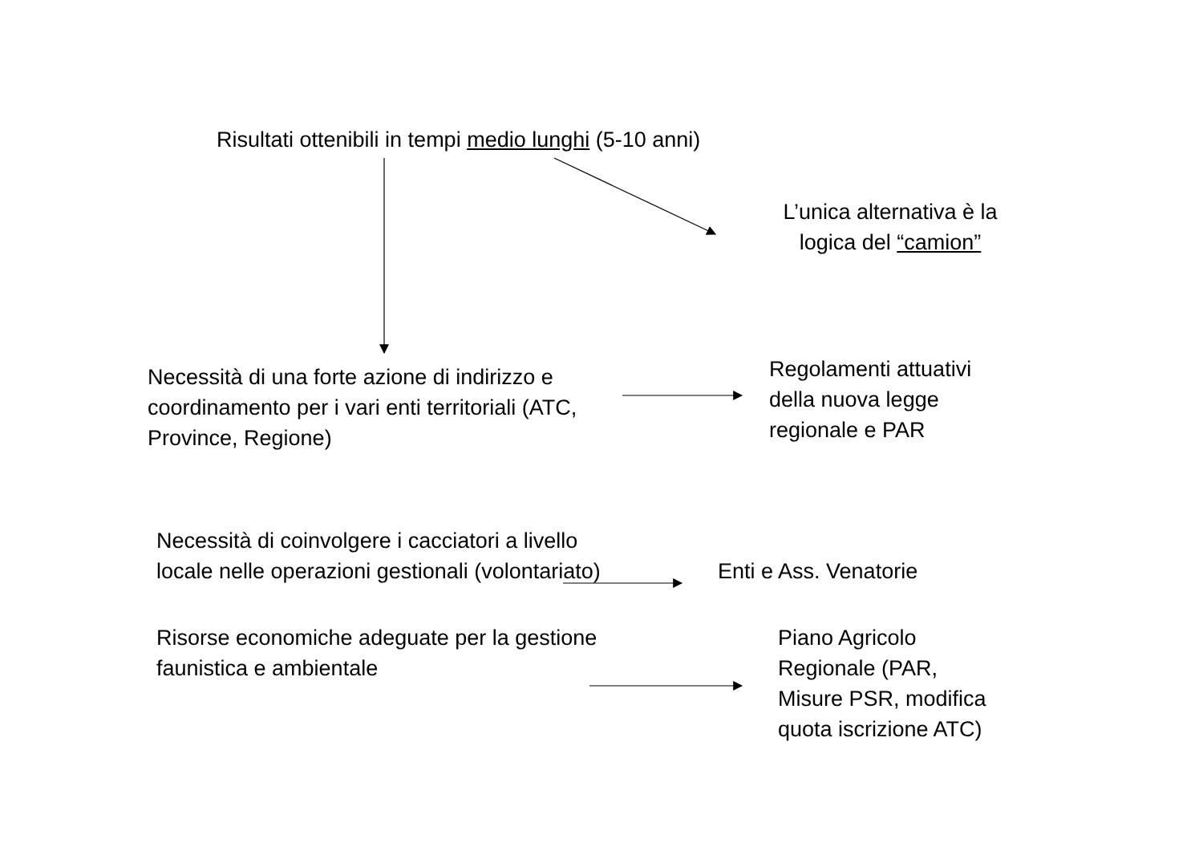Risultati ottenibili in tempi medio lunghi (5-10 anni)
L’unica alternativa è la logica del “camion”
Necessità di una forte azione di indirizzo e coordinamento per i vari enti territoriali (ATC, Province, Regione)
Regolamenti attuativi
della nuova legge
regionale e PAR
Necessità di coinvolgere i cacciatori a livello locale nelle operazioni gestionali (volontariato)
Enti e Ass. Venatorie
Risorse economiche adeguate per la gestione faunistica e ambientale
Piano Agricolo
Regionale (PAR,
Misure PSR, modifica
quota iscrizione ATC)